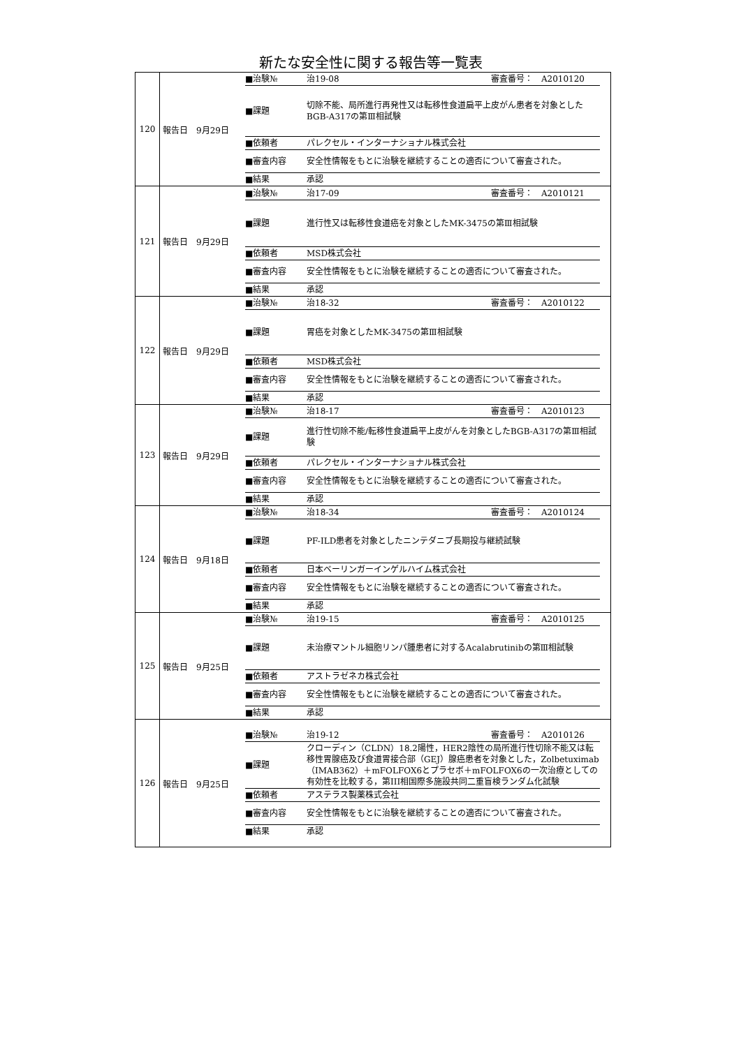新たな安全性に関する報告等一覧表
| 120 | 報告日 9月29日 / ■治験№ / 治19-08 審査番号： A2010120 / / ■課題 / 切除不能、局所進行再発性又は転移性食道扁平上皮がん患者を対象としたBGB-A317の第Ⅲ相試験 / / ■依頼者 / パレクセル・インターナショナル株式会社 / / ■審査内容 / 安全性情報をもとに治験を継続することの適否について審査された。 / / ■結果 / 承認 / |
| 121 | 報告日 9月29日 / ■治験№ / 治17-09 審査番号： A2010121 / / ■課題 / 進行性又は転移性食道癌を対象としたMK-3475の第Ⅲ相試験 / / ■依頼者 / MSD株式会社 / / ■審査内容 / 安全性情報をもとに治験を継続することの適否について審査された。 / / ■結果 / 承認 / |
| 122 | 報告日 9月29日 / ■治験№ / 治18-32 審査番号： A2010122 / / ■課題 / 胃癌を対象としたMK-3475の第Ⅲ相試験 / / ■依頼者 / MSD株式会社 / / ■審査内容 / 安全性情報をもとに治験を継続することの適否について審査された。 / / ■結果 / 承認 / |
| 123 | 報告日 9月29日 / ■治験№ / 治18-17 審査番号： A2010123 / / ■課題 / 進行性切除不能/転移性食道扁平上皮がんを対象としたBGB-A317の第Ⅲ相試験 / / ■依頼者 / パレクセル・インターナショナル株式会社 / / ■審査内容 / 安全性情報をもとに治験を継続することの適否について審査された。 / / ■結果 / 承認 / |
| 124 | 報告日 9月18日 / ■治験№ / 治18-34 審査番号： A2010124 / / ■課題 / PF-ILD患者を対象としたニンテダニブ長期投与継続試験 / / ■依頼者 / 日本ベーリンガーインゲルハイム株式会社 / / ■審査内容 / 安全性情報をもとに治験を継続することの適否について審査された。 / / ■結果 / 承認 / |
| 125 | 報告日 9月25日 / ■治験№ / 治19-15 審査番号： A2010125 / / ■課題 / 未治療マントル細胞リンパ腫患者に対するAcalabrutinibの第Ⅲ相試験 / / ■依頼者 / アストラゼネカ株式会社 / / ■審査内容 / 安全性情報をもとに治験を継続することの適否について審査された。 / / ■結果 / 承認 / |
| 126 | 報告日 9月25日 / ■治験№ / 治19-12 審査番号： A2010126 / / ■課題 / クローディン（CLDN）18.2陽性，HER2陰性の局所進行性切除不能又は転移性胃腺癌及び食道胃接合部（GEJ）腺癌患者を対象とした，Zolbetuximab（IMAB362）＋mFOLFOX6とプラセボ＋mFOLFOX6の一次治療としての有効性を比較する，第III相国際多施設共同二重盲検ランダム化試験 / / ■依頼者 / アステラス製薬株式会社 / / ■審査内容 / 安全性情報をもとに治験を継続することの適否について審査された。 / / ■結果 / 承認 / |